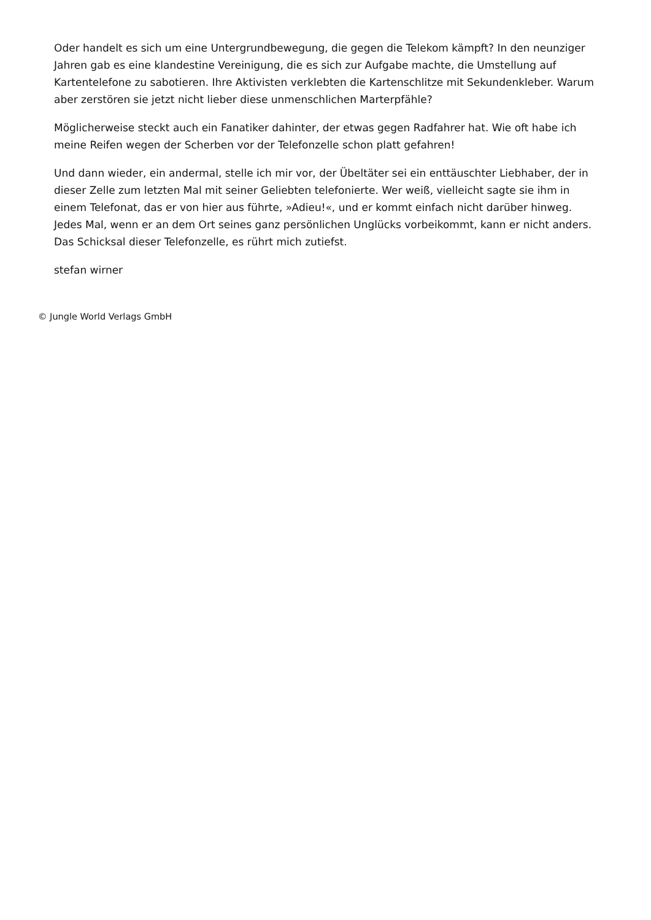Oder handelt es sich um eine Untergrundbewegung, die gegen die Telekom kämpft? In den neunziger Jahren gab es eine klandestine Vereinigung, die es sich zur Aufgabe machte, die Umstellung auf Kartentelefone zu sabotieren. Ihre Aktivisten verklebten die Kartenschlitze mit Sekundenkleber. Warum aber zerstören sie jetzt nicht lieber diese unmenschlichen Marterpfähle?
Möglicherweise steckt auch ein Fanatiker dahinter, der etwas gegen Radfahrer hat. Wie oft habe ich meine Reifen wegen der Scherben vor der Telefonzelle schon platt gefahren!
Und dann wieder, ein andermal, stelle ich mir vor, der Übeltäter sei ein enttäuschter Liebhaber, der in dieser Zelle zum letzten Mal mit seiner Geliebten telefonierte. Wer weiß, vielleicht sagte sie ihm in einem Telefonat, das er von hier aus führte, »Adieu!«, und er kommt einfach nicht darüber hinweg. Jedes Mal, wenn er an dem Ort seines ganz persönlichen Unglücks vorbeikommt, kann er nicht anders. Das Schicksal dieser Telefonzelle, es rührt mich zutiefst.
stefan wirner
© Jungle World Verlags GmbH